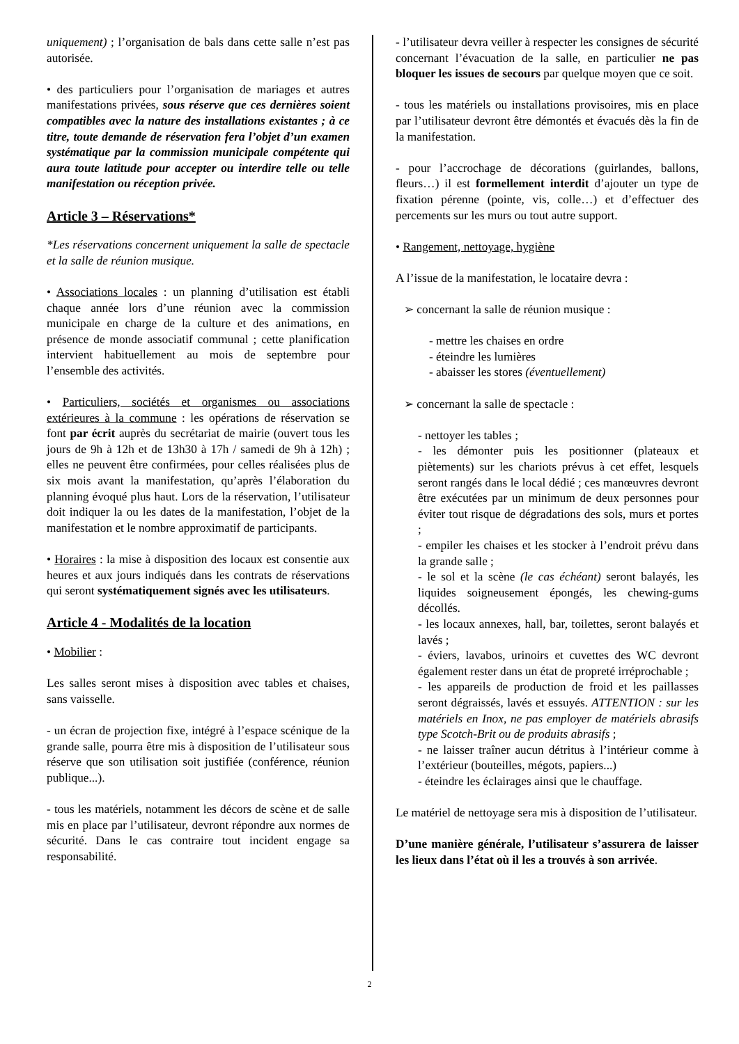uniquement) ; l’organisation de bals dans cette salle n’est pas autorisée.
• des particuliers pour l’organisation de mariages et autres manifestations privées, sous réserve que ces dernières soient compatibles avec la nature des installations existantes ; à ce titre, toute demande de réservation fera l’objet d’un examen systématique par la commission municipale compétente qui aura toute latitude pour accepter ou interdire telle ou telle manifestation ou réception privée.
Article 3 – Réservations*
*Les réservations concernent uniquement la salle de spectacle et la salle de réunion musique.
• Associations locales : un planning d’utilisation est établi chaque année lors d’une réunion avec la commission municipale en charge de la culture et des animations, en présence de monde associatif communal ; cette planification intervient habituellement au mois de septembre pour l’ensemble des activités.
• Particuliers, sociétés et organismes ou associations extérieures à la commune : les opérations de réservation se font par écrit auprès du secrétariat de mairie (ouvert tous les jours de 9h à 12h et de 13h30 à 17h / samedi de 9h à 12h) ; elles ne peuvent être confirmées, pour celles réalisées plus de six mois avant la manifestation, qu’après l’élaboration du planning évoqué plus haut. Lors de la réservation, l’utilisateur doit indiquer la ou les dates de la manifestation, l’objet de la manifestation et le nombre approximatif de participants.
• Horaires : la mise à disposition des locaux est consentie aux heures et aux jours indiqués dans les contrats de réservations qui seront systématiquement signés avec les utilisateurs.
Article 4 - Modalités de la location
• Mobilier :
Les salles seront mises à disposition avec tables et chaises, sans vaisselle.
- un écran de projection fixe, intégré à l’espace scénique de la grande salle, pourra être mis à disposition de l’utilisateur sous réserve que son utilisation soit justifiée (conférence, réunion publique...).
- tous les matériels, notamment les décors de scène et de salle mis en place par l’utilisateur, devront répondre aux normes de sécurité. Dans le cas contraire tout incident engage sa responsabilité.
- l’utilisateur devra veiller à respecter les consignes de sécurité concernant l’évacuation de la salle, en particulier ne pas bloquer les issues de secours par quelque moyen que ce soit.
- tous les matériels ou installations provisoires, mis en place par l’utilisateur devront être démontés et évacués dès la fin de la manifestation.
- pour l’accrochage de décorations (guirlandes, ballons, fleurs…) il est formellement interdit d’ajouter un type de fixation pérenne (pointe, vis, colle…) et d’effectuer des percements sur les murs ou tout autre support.
• Rangement, nettoyage, hygiène
A l’issue de la manifestation, le locataire devra :
➢ concernant la salle de réunion musique :
- mettre les chaises en ordre
- éteindre les lumières
- abaisser les stores (éventuellement)
➢ concernant la salle de spectacle :
- nettoyer les tables ;
- les démonter puis les positionner (plateaux et piètements) sur les chariots prévus à cet effet, lesquels seront rangés dans le local dédié ; ces manœuvres devront être exécutées par un minimum de deux personnes pour éviter tout risque de dégradations des sols, murs et portes ;
- empiler les chaises et les stocker à l’endroit prévu dans la grande salle ;
- le sol et la scène (le cas échéant) seront balayés, les liquides soigneusement épongés, les chewing-gums décollés.
- les locaux annexes, hall, bar, toilettes, seront balayés et lavés ;
- éviers, lavabos, urinoirs et cuvettes des WC devront également rester dans un état de propreté irréprochable ;
- les appareils de production de froid et les paillasses seront dégraissés, lavés et essuyés. ATTENTION : sur les matériels en Inox, ne pas employer de matériels abrasifs type Scotch-Brit ou de produits abrasifs ;
- ne laisser traîner aucun détritus à l’intérieur comme à l’extérieur (bouteilles, mégots, papiers...)
- éteindre les éclairages ainsi que le chauffage.
Le matériel de nettoyage sera mis à disposition de l’utilisateur.
D’une manière générale, l’utilisateur s’assurera de laisser les lieux dans l’état où il les a trouvés à son arrivée.
2